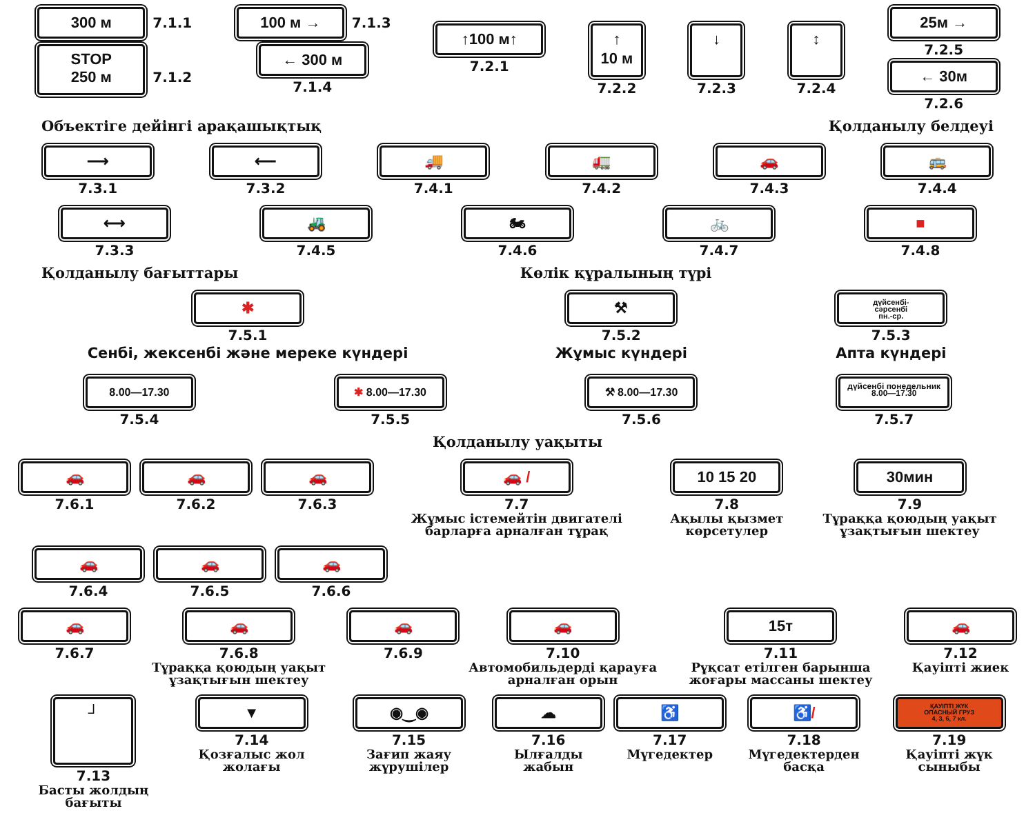300 м 7.1.1
STOP
250 м 7.1.2
100 м → 7.1.3
← 300 м
7.1.4
↑100 м↑
7.2.1
↑
10 м
7.2.2
↓
7.2.3
↕
7.2.4
25м →
7.2.5
← 30м
7.2.6
Объектіге дейінгі арақашықтық Қолданылу белдеуі
⟶
7.3.1
⟵
7.3.2
🚚
7.4.1
🚛
7.4.2
🚗
7.4.3
🚌
7.4.4
⟷
7.3.3
🚜
7.4.5
🏍
7.4.6
🚲
7.4.7
■
7.4.8
Қолданылу бағыттары Көлік құралының түрі
✱
7.5.1
Сенбі, жексенбі және мереке күндері
⚒
7.5.2
Жұмыс күндері
дүйсенбі-
сәрсенбі
пн.-ср.
7.5.3
Апта күндері
8.00—17.30
7.5.4
✱ 8.00—17.30
7.5.5
⚒ 8.00—17.30
7.5.6
дүйсенбі понедельник
8.00—17.30
7.5.7
Қолданылу уақыты
🚗
7.6.1
🚗
7.6.2
🚗
7.6.3
🚗 /
7.7
Жұмыс істемейтін двигателі барларға арналған тұрақ
10 15 20
7.8
Ақылы қызмет көрсетулер
30мин
7.9
Тұраққа қоюдың уақыт ұзақтығын шектеу
🚗
7.6.4
🚗
7.6.5
🚗
7.6.6
🚗
7.6.7
🚗
7.6.8
Тұраққа қоюдың уақыт ұзақтығын шектеу
🚗
7.6.9
🚗
7.10
Автомобильдерді қарауға арналған орын
15т
7.11
Рұқсат етілген барынша жоғары массаны шектеу
🚗
7.12
Қауіпті жиек
┘
7.13
Басты жолдың бағыты
▼
7.14
Қозғалыс жол жолағы
◉‿◉
7.15
Зағип жаяу жүрушілер
☁
7.16
Ылғалды жабын
♿
7.17
Мүгедектер
♿/
7.18
Мүгедектерден басқа
ҚАУІПТІ ЖҮК
ОПАСНЫЙ ГРУЗ
4, 3, 6, 7 кл.
7.19
Қауіпті жүк сыныбы